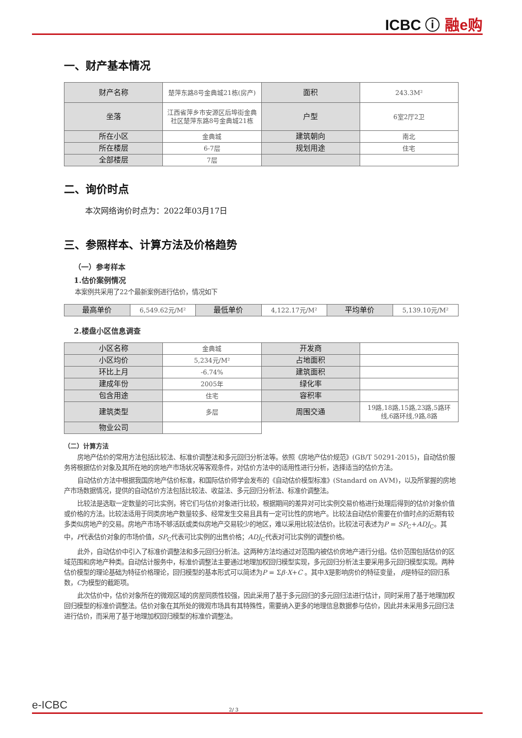ICBC ⓘ 融e购
一、财产基本情况
| 财产名称 | 楚萍东路8号金典城21栋(房产) | 面积 | 243.3M² |
| 坐落 | 江西省萍乡市安源区后埠街金典社区楚萍东路8号金典城21栋 | 户型 | 6室2厅2卫 |
| 所在小区 | 金典城 | 建筑朝向 | 南北 |
| 所在楼层 | 6-7层 | 规划用途 | 住宅 |
| 全部楼层 | 7层 | | |
二、询价时点
本次网络询价时点为：2022年03月17日
三、参照样本、计算方法及价格趋势
（一）参考样本
1.估价案例情况
本案例共采用了22个最新案例进行估价，情况如下
| 最高单价 | 6,549.62元/M² | 最低单价 | 4,122.17元/M² | 平均单价 | 5,139.10元/M² |
2.楼盘小区信息调查
| 小区名称 | 金典城 | 开发商 | |
| 小区均价 | 5,234元/M² | 占地面积 | |
| 环比上月 | -6.74% | 建筑面积 | |
| 建成年份 | 2005年 | 绿化率 | |
| 包含用途 | 住宅 | 容积率 | |
| 建筑类型 | 多层 | 周围交通 | 19路,18路,15路,23路,5路环线,6路环线,9路,8路 |
| 物业公司 | | | |
（二）计算方法
房地产估价的常用方法包括比较法、标准价调整法和多元回归分析法等。依照《房地产估价规范》(GB/T 50291-2015)，自动估价服务将根据估价对象及其所在地的房地产市场状况等客观条件，对估价方法中的适用性进行分析，选择适当的估价方法。
自动估价方法中根据我国房地产估价标准，和国际估价师学会发布的《自动估价模型标准》(Standard on AVM)，以及所掌握的房地产市场数据情况，提供的自动估价方法包括比较法、收益法、多元回归分析法、标准价调整法。
比较法是选取一定数量的可比实例，将它们与估价对象进行比较，根据期间的差异对可比实例交易价格进行处理后得到的估价对象价值或价格的方法。比较法适用于同类房地产数量较多、经常发生交易且具有一定可比性的房地产。比较法自动估价需要在价值时点的近期有较多类似房地产的交易。房地产市场不够活跃或类似房地产交易较少的地区，难以采用比较法估价。比较法可表述为P = SP<sub>C</sub>+ADJ<sub>C</sub>。其中，P代表估价对象的市场价值，SP<sub>C</sub>代表可比实例的出售价格；ADJ<sub>C</sub>代表对可比实例的调整价格。
此外，自动估价中引入了标准价调整法和多元回归分析法。这两种方法均通过对范围内被估价房地产进行分组。估价范围包括估价的区域范围和房地产种类。自动估计服务中，标准价调整法主要通过地理加权回归模型实现，多元回归分析法主要采用多元回归模型实现。两种估价模型的理论基础为特征价格理论，回归模型的基本形式可以简述为P = Σβ·X+C 。其中X是影响房价的特征变量， β是特征的回归系数，C为模型的截距项。
此次估价中，估价对象所在的微观区域的房屋同质性较强，因此采用了基于多元回归的多元回归法进行估计，同时采用了基于地理加权回归模型的标准价调整法。估价对象在其所处的微观市场具有其特殊性，需要纳入更多的地理信息数据参与估价，因此并未采用多元回归法进行估价，而采用了基于地理加权回归模型的标准价调整法。
e-ICBC
2/ 3